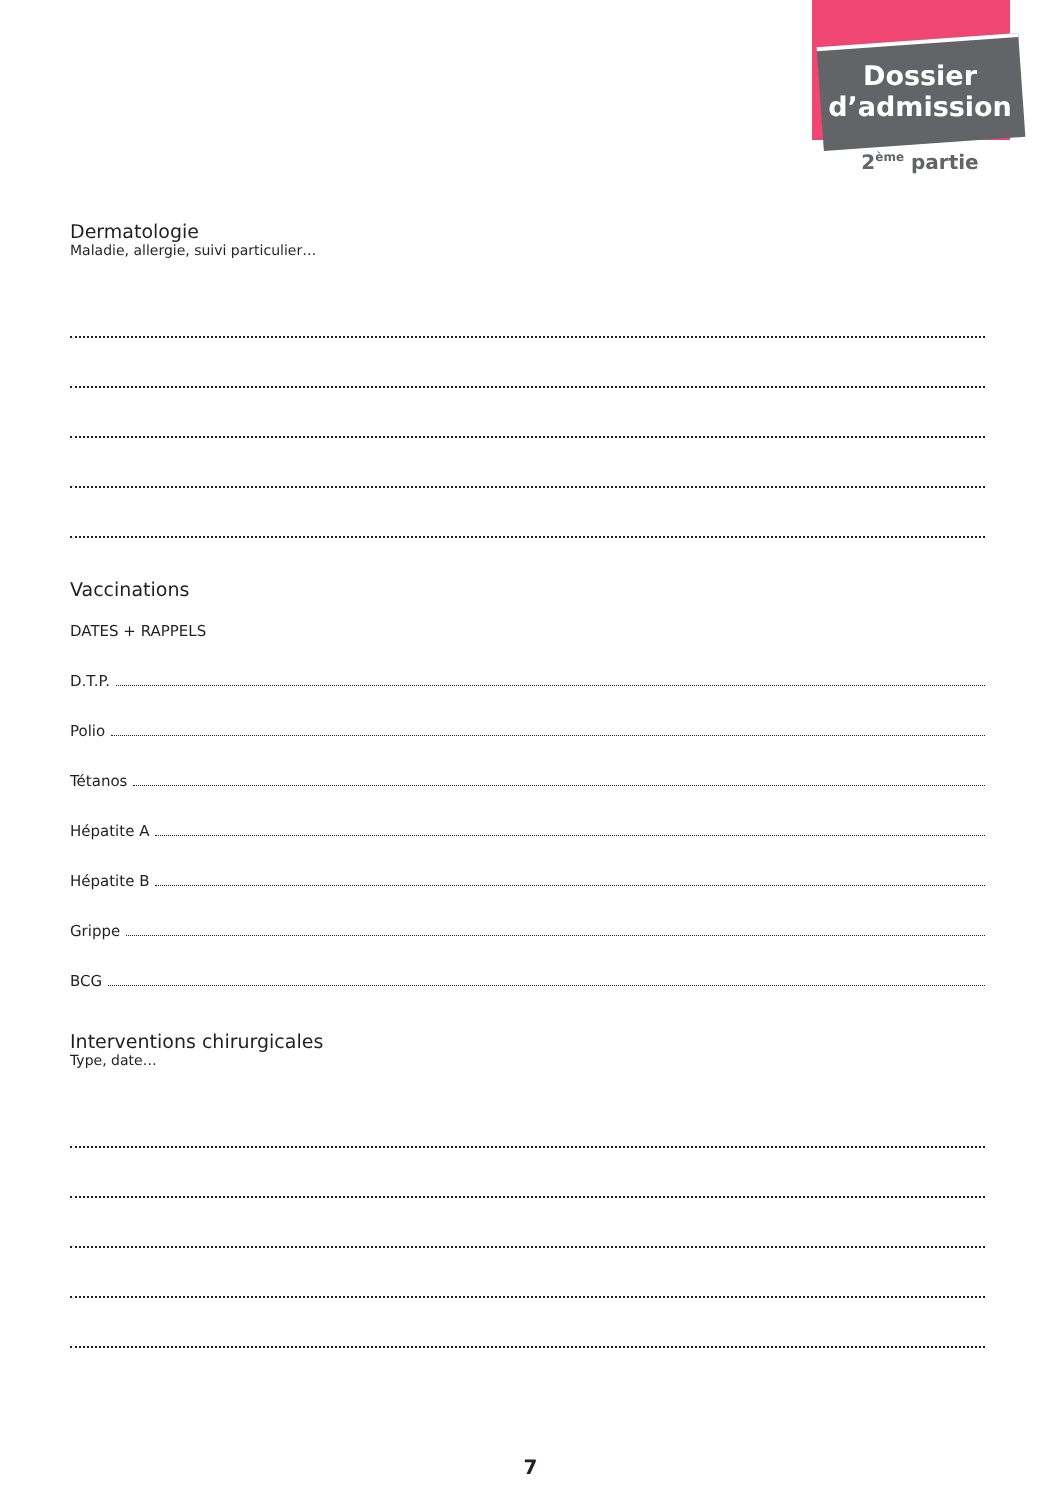Dossier
d’admission
2<sup>ème</sup> partie
Dermatologie
Maladie, allergie, suivi particulier…
Vaccinations
DATES + RAPPELS
D.T.P.
Polio
Tétanos
Hépatite A
Hépatite B
Grippe
BCG
Interventions chirurgicales
Type, date…
7